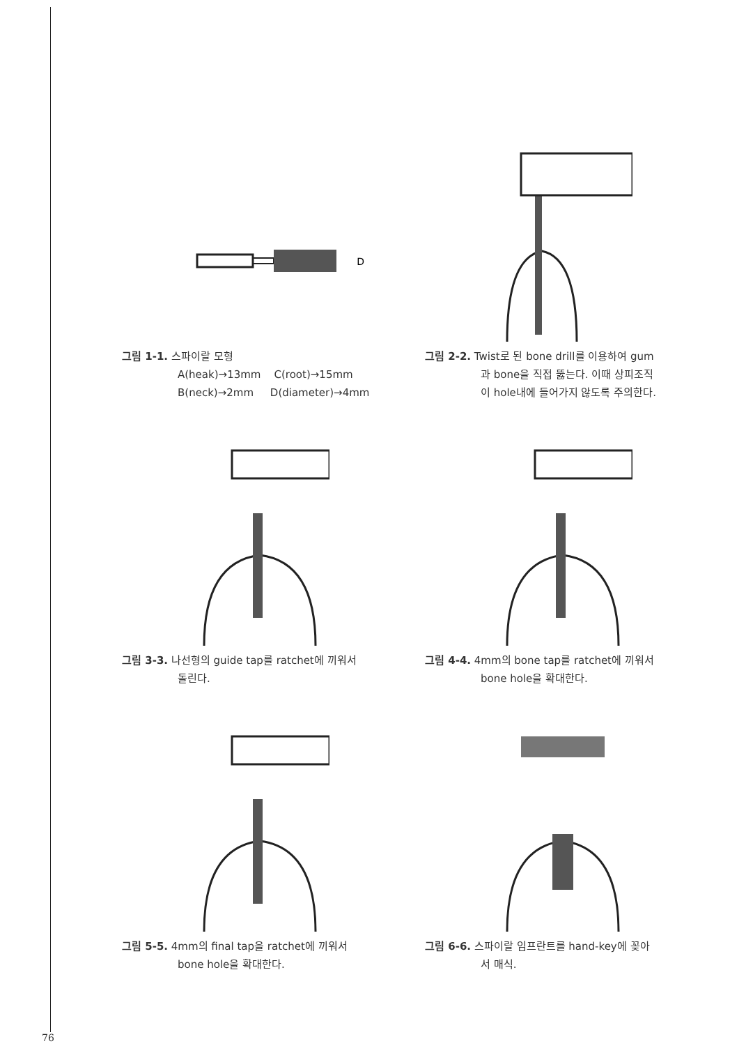D
그림 1-1. 스파이랄 모형
A(heak)→13mm C(root)→15mm
B(neck)→2mm D(diameter)→4mm
그림 2-2. Twist로 된 bone drill를 이용하여 gum
과 bone을 직접 뚫는다. 이때 상피조직
이 hole내에 들어가지 않도록 주의한다.
그림 3-3. 나선형의 guide tap를 ratchet에 끼워서
돌린다.
그림 4-4. 4mm의 bone tap를 ratchet에 끼워서
bone hole을 확대한다.
그림 5-5. 4mm의 final tap을 ratchet에 끼워서
bone hole을 확대한다.
그림 6-6. 스파이랄 임프란트를 hand-key에 꽂아
서 매식.
76